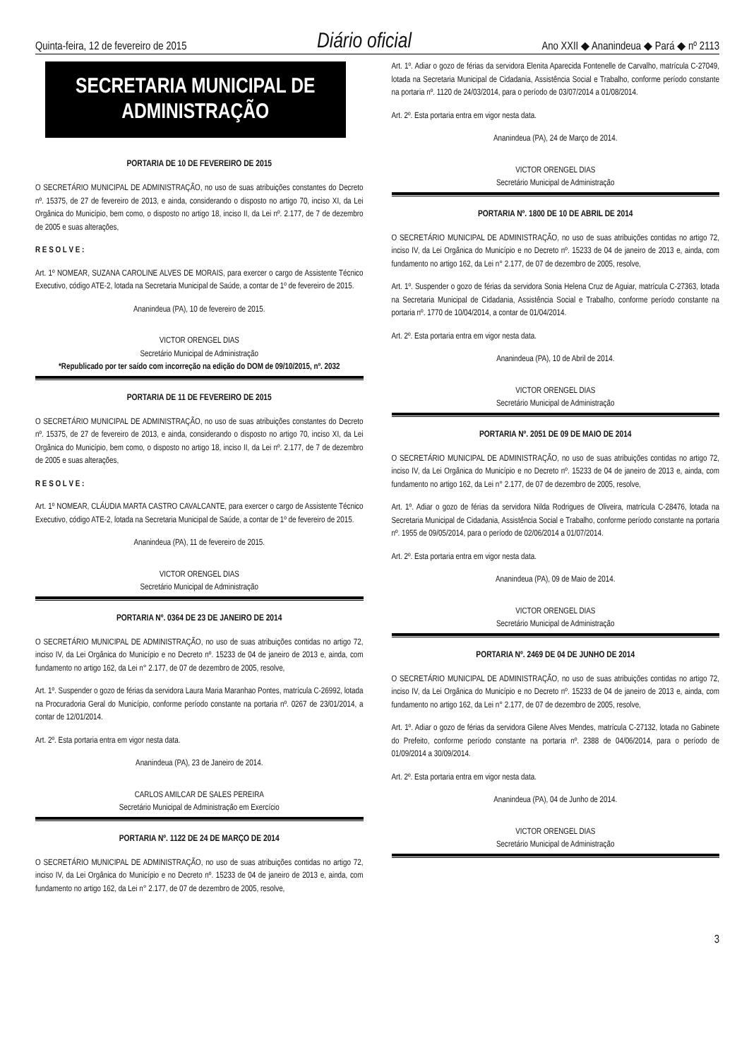Quinta-feira, 12 de fevereiro de 2015 Diário oficial Ano XXII ◆ Ananindeua ◆ Pará ◆ nº 2113
SECRETARIA MUNICIPAL DE ADMINISTRAÇÃO
PORTARIA DE 10 DE FEVEREIRO DE 2015
O SECRETÁRIO MUNICIPAL DE ADMINISTRAÇÃO, no uso de suas atribuições constantes do Decreto nº. 15375, de 27 de fevereiro de 2013, e ainda, considerando o disposto no artigo 70, inciso XI, da Lei Orgânica do Município, bem como, o disposto no artigo 18, inciso II, da Lei nº. 2.177, de 7 de dezembro de 2005 e suas alterações,
R E S O L V E :
Art. 1º NOMEAR, SUZANA CAROLINE ALVES DE MORAIS, para exercer o cargo de Assistente Técnico Executivo, código ATE-2, lotada na Secretaria Municipal de Saúde, a contar de 1º de fevereiro de 2015.
Ananindeua (PA), 10 de fevereiro de 2015.
VICTOR ORENGEL DIAS
Secretário Municipal de Administração
*Republicado por ter saído com incorreção na edição do DOM de 09/10/2015, nº. 2032
PORTARIA DE 11 DE FEVEREIRO DE 2015
O SECRETÁRIO MUNICIPAL DE ADMINISTRAÇÃO, no uso de suas atribuições constantes do Decreto nº. 15375, de 27 de fevereiro de 2013, e ainda, considerando o disposto no artigo 70, inciso XI, da Lei Orgânica do Município, bem como, o disposto no artigo 18, inciso II, da Lei nº. 2.177, de 7 de dezembro de 2005 e suas alterações,
R E S O L V E :
Art. 1º NOMEAR, CLÁUDIA MARTA CASTRO CAVALCANTE, para exercer o cargo de Assistente Técnico Executivo, código ATE-2, lotada na Secretaria Municipal de Saúde, a contar de 1º de fevereiro de 2015.
Ananindeua (PA), 11 de fevereiro de 2015.
VICTOR ORENGEL DIAS
Secretário Municipal de Administração
PORTARIA Nº. 0364 DE 23 DE JANEIRO DE 2014
O SECRETÁRIO MUNICIPAL DE ADMINISTRAÇÃO, no uso de suas atribuições contidas no artigo 72, inciso IV, da Lei Orgânica do Município e no Decreto nº. 15233 de 04 de janeiro de 2013 e, ainda, com fundamento no artigo 162, da Lei n° 2.177, de 07 de dezembro de 2005, resolve,
Art. 1º. Suspender o gozo de férias da servidora Laura Maria Maranhao Pontes, matrícula C-26992, lotada na Procuradoria Geral do Município, conforme período constante na portaria nº. 0267 de 23/01/2014, a contar de 12/01/2014.
Art. 2º. Esta portaria entra em vigor nesta data.
Ananindeua (PA), 23 de Janeiro de 2014.
CARLOS AMILCAR DE SALES PEREIRA
Secretário Municipal de Administração em Exercício
PORTARIA Nº. 1122 DE 24 DE MARÇO DE 2014
O SECRETÁRIO MUNICIPAL DE ADMINISTRAÇÃO, no uso de suas atribuições contidas no artigo 72, inciso IV, da Lei Orgânica do Município e no Decreto nº. 15233 de 04 de janeiro de 2013 e, ainda, com fundamento no artigo 162, da Lei n° 2.177, de 07 de dezembro de 2005, resolve,
Art. 1º. Adiar o gozo de férias da servidora Elenita Aparecida Fontenelle de Carvalho, matrícula C-27049, lotada na Secretaria Municipal de Cidadania, Assistência Social e Trabalho, conforme período constante na portaria nº. 1120 de 24/03/2014, para o período de 03/07/2014 a 01/08/2014.
Art. 2º. Esta portaria entra em vigor nesta data.
Ananindeua (PA), 24 de Março de 2014.
VICTOR ORENGEL DIAS
Secretário Municipal de Administração
PORTARIA Nº. 1800 DE 10 DE ABRIL DE 2014
O SECRETÁRIO MUNICIPAL DE ADMINISTRAÇÃO, no uso de suas atribuições contidas no artigo 72, inciso IV, da Lei Orgânica do Município e no Decreto nº. 15233 de 04 de janeiro de 2013 e, ainda, com fundamento no artigo 162, da Lei n° 2.177, de 07 de dezembro de 2005, resolve,
Art. 1º. Suspender o gozo de férias da servidora Sonia Helena Cruz de Aguiar, matrícula C-27363, lotada na Secretaria Municipal de Cidadania, Assistência Social e Trabalho, conforme período constante na portaria nº. 1770 de 10/04/2014, a contar de 01/04/2014.
Art. 2º. Esta portaria entra em vigor nesta data.
Ananindeua (PA), 10 de Abril de 2014.
VICTOR ORENGEL DIAS
Secretário Municipal de Administração
PORTARIA Nº. 2051 DE 09 DE MAIO DE 2014
O SECRETÁRIO MUNICIPAL DE ADMINISTRAÇÃO, no uso de suas atribuições contidas no artigo 72, inciso IV, da Lei Orgânica do Município e no Decreto nº. 15233 de 04 de janeiro de 2013 e, ainda, com fundamento no artigo 162, da Lei n° 2.177, de 07 de dezembro de 2005, resolve,
Art. 1º. Adiar o gozo de férias da servidora Nilda Rodrigues de Oliveira, matrícula C-28476, lotada na Secretaria Municipal de Cidadania, Assistência Social e Trabalho, conforme período constante na portaria nº. 1955 de 09/05/2014, para o período de 02/06/2014 a 01/07/2014.
Art. 2º. Esta portaria entra em vigor nesta data.
Ananindeua (PA), 09 de Maio de 2014.
VICTOR ORENGEL DIAS
Secretário Municipal de Administração
PORTARIA Nº. 2469 DE 04 DE JUNHO DE 2014
O SECRETÁRIO MUNICIPAL DE ADMINISTRAÇÃO, no uso de suas atribuições contidas no artigo 72, inciso IV, da Lei Orgânica do Município e no Decreto nº. 15233 de 04 de janeiro de 2013 e, ainda, com fundamento no artigo 162, da Lei n° 2.177, de 07 de dezembro de 2005, resolve,
Art. 1º. Adiar o gozo de férias da servidora Gilene Alves Mendes, matrícula C-27132, lotada no Gabinete do Prefeito, conforme período constante na portaria nº. 2388 de 04/06/2014, para o período de 01/09/2014 a 30/09/2014.
Art. 2º. Esta portaria entra em vigor nesta data.
Ananindeua (PA), 04 de Junho de 2014.
VICTOR ORENGEL DIAS
Secretário Municipal de Administração
3